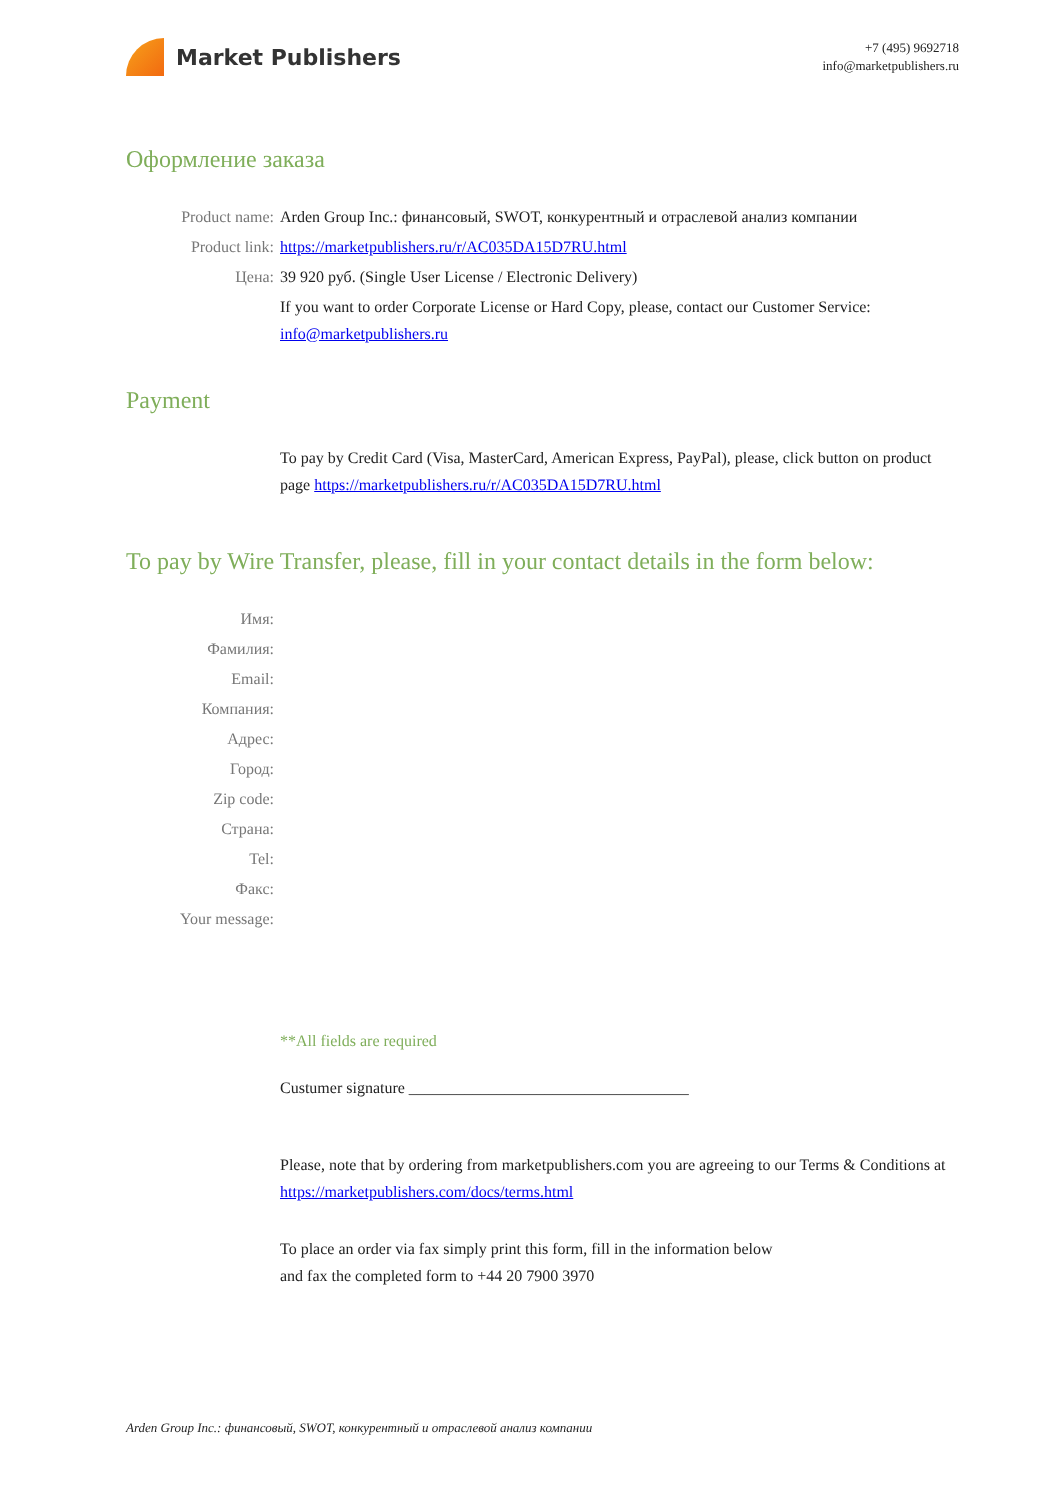Market Publishers
+7 (495) 9692718
info@marketpublishers.ru
Оформление заказа
Product name: Arden Group Inc.: финансовый, SWOT, конкурентный и отраслевой анализ компании
Product link: https://marketpublishers.ru/r/AC035DA15D7RU.html
Цена: 39 920 руб. (Single User License / Electronic Delivery)
If you want to order Corporate License or Hard Copy, please, contact our Customer Service:
info@marketpublishers.ru
Payment
To pay by Credit Card (Visa, MasterCard, American Express, PayPal), please, click button on product page https://marketpublishers.ru/r/AC035DA15D7RU.html
To pay by Wire Transfer, please, fill in your contact details in the form below:
Имя:
Фамилия:
Email:
Компания:
Адрес:
Город:
Zip code:
Страна:
Tel:
Факс:
Your message:
**All fields are required
Custumer signature ___________________________________
Please, note that by ordering from marketpublishers.com you are agreeing to our Terms & Conditions at https://marketpublishers.com/docs/terms.html
To place an order via fax simply print this form, fill in the information below
and fax the completed form to +44 20 7900 3970
Arden Group Inc.: финансовый, SWOT, конкурентный и отраслевой анализ компании